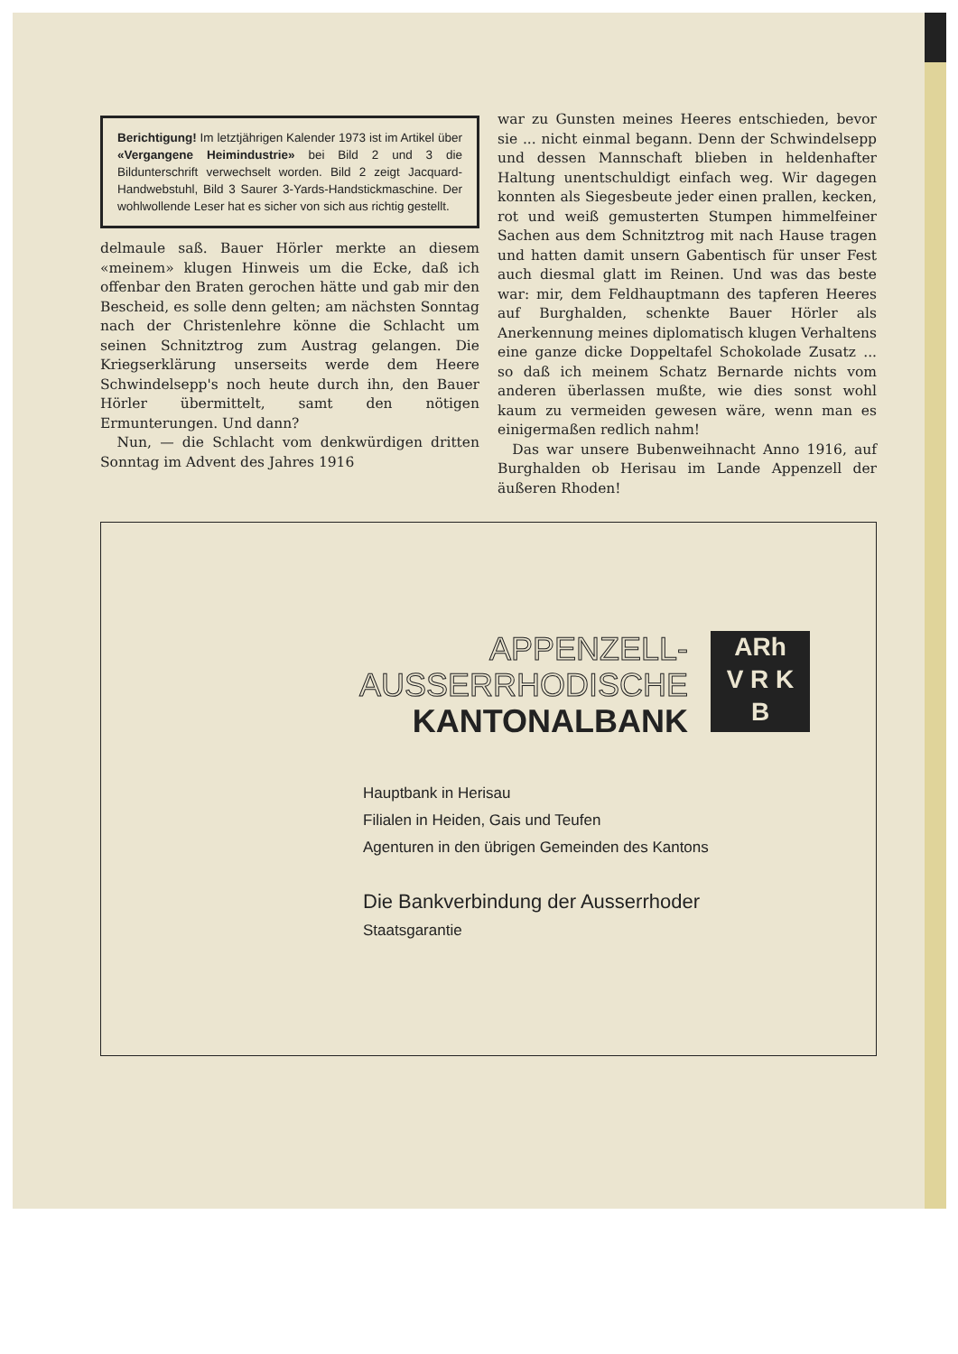Berichtigung! Im letztjährigen Kalender 1973 ist im Artikel über «Vergangene Heimindustrie» bei Bild 2 und 3 die Bildunterschrift verwechselt worden. Bild 2 zeigt Jacquard-Handwebstuhl, Bild 3 Saurer 3-Yards-Handstickmaschine. Der wohlwollende Leser hat es sicher von sich aus richtig gestellt.
delmaule saß. Bauer Hörler merkte an diesem «meinem» klugen Hinweis um die Ecke, daß ich offenbar den Braten gerochen hätte und gab mir den Bescheid, es solle denn gelten; am nächsten Sonntag nach der Christenlehre könne die Schlacht um seinen Schnitztrog zum Austrag gelangen. Die Kriegserklärung unserseits werde dem Heere Schwindelsepp's noch heute durch ihn, den Bauer Hörler übermittelt, samt den nötigen Ermunterungen. Und dann?
Nun, — die Schlacht vom denkwürdigen dritten Sonntag im Advent des Jahres 1916
war zu Gunsten meines Heeres entschieden, bevor sie ... nicht einmal begann. Denn der Schwindelsepp und dessen Mannschaft blieben in heldenhafter Haltung unentschuldigt einfach weg. Wir dagegen konnten als Siegesbeute jeder einen prallen, kecken, rot und weiß gemusterten Stumpen himmelfeiner Sachen aus dem Schnitztrog mit nach Hause tragen und hatten damit unsern Gabentisch für unser Fest auch diesmal glatt im Reinen. Und was das beste war: mir, dem Feldhauptmann des tapferen Heeres auf Burghalden, schenkte Bauer Hörler als Anerkennung meines diplomatisch klugen Verhaltens eine ganze dicke Doppeltafel Schokolade Zusatz ... so daß ich meinem Schatz Bernarde nichts vom anderen überlassen mußte, wie dies sonst wohl kaum zu vermeiden gewesen wäre, wenn man es einigermaßen redlich nahm!
Das war unsere Bubenweihnacht Anno 1916, auf Burghalden ob Herisau im Lande Appenzell der äußeren Rhoden!
APPENZELL-
AUSSERRHODISCHE
KANTONALBANK
ARh
V R K
B
Hauptbank in Herisau
Filialen in Heiden, Gais und Teufen
Agenturen in den übrigen Gemeinden des Kantons
Die Bankverbindung der Ausserrhoder
Staatsgarantie